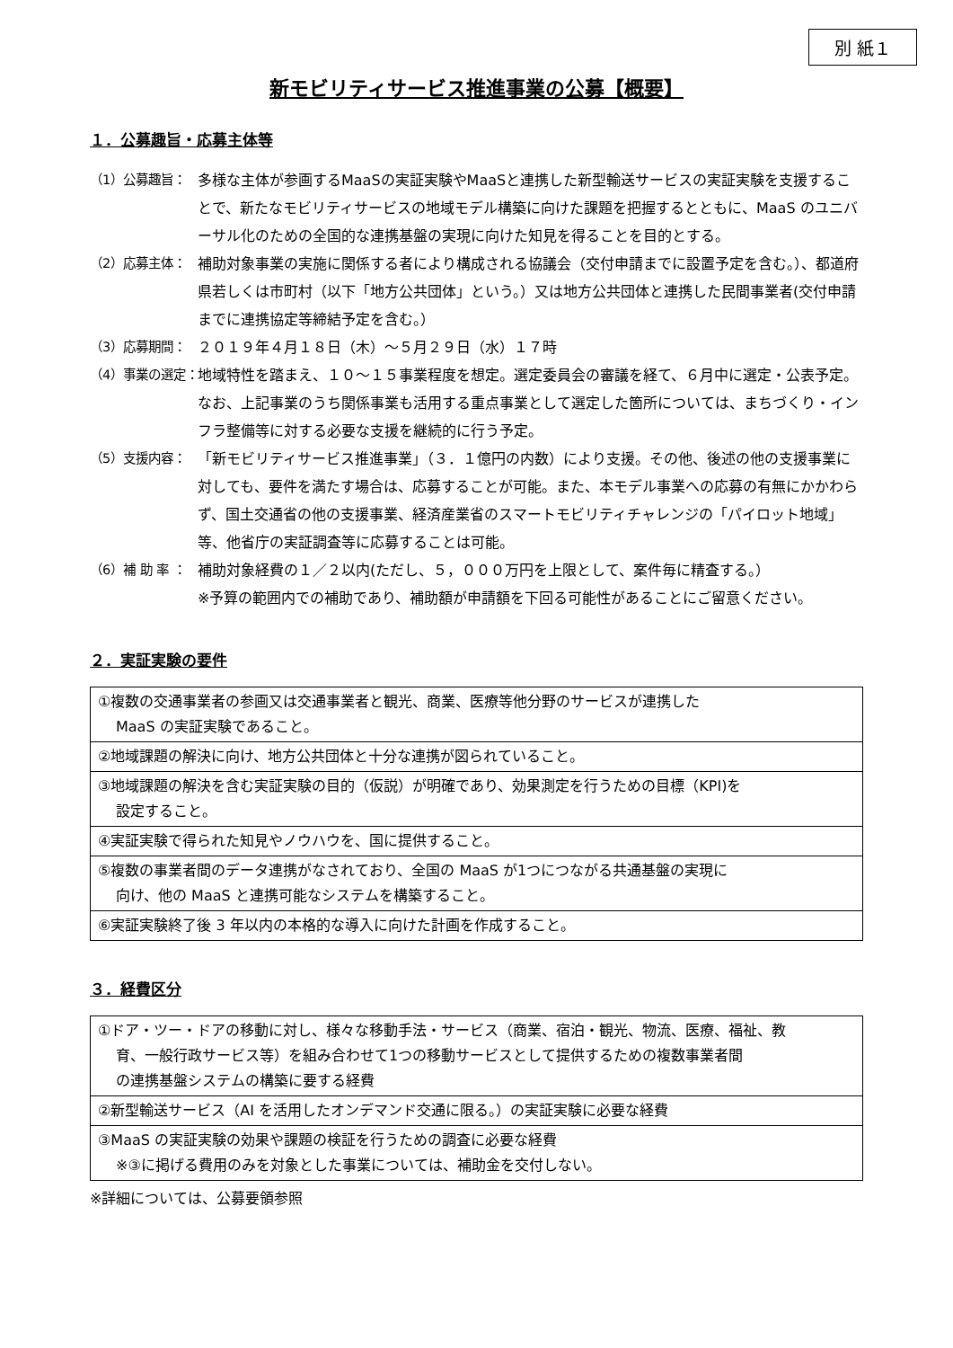別 紙１
新モビリティサービス推進事業の公募【概要】
１．公募趣旨・応募主体等
（1）公募趣旨： 多様な主体が参画するMaaSの実証実験やMaaSと連携した新型輸送サービスの実証実験を支援することで、新たなモビリティサービスの地域モデル構築に向けた課題を把握するとともに、MaaS のユニバーサル化のための全国的な連携基盤の実現に向けた知見を得ることを目的とする。
（2）応募主体： 補助対象事業の実施に関係する者により構成される協議会（交付申請までに設置予定を含む。）、都道府県若しくは市町村（以下「地方公共団体」という。）又は地方公共団体と連携した民間事業者(交付申請までに連携協定等締結予定を含む。）
（3）応募期間： ２０１９年４月１８日（木）～５月２９日（水）１７時
（4）事業の選定： 地域特性を踏まえ、１０～１５事業程度を想定。選定委員会の審議を経て、６月中に選定・公表予定。なお、上記事業のうち関係事業も活用する重点事業として選定した箇所については、まちづくり・インフラ整備等に対する必要な支援を継続的に行う予定。
（5）支援内容： 「新モビリティサービス推進事業」（３．１億円の内数）により支援。その他、後述の他の支援事業に対しても、要件を満たす場合は、応募することが可能。また、本モデル事業への応募の有無にかかわらず、国土交通省の他の支援事業、経済産業省のスマートモビリティチャレンジの「パイロット地域」等、他省庁の実証調査等に応募することは可能。
（6）補 助 率 ： 補助対象経費の１／２以内(ただし、５，０００万円を上限として、案件毎に精査する。）
※予算の範囲内での補助であり、補助額が申請額を下回る可能性があることにご留意ください。
２．実証実験の要件
| ①複数の交通事業者の参画又は交通事業者と観光、商業、医療等他分野のサービスが連携した MaaS の実証実験であること。 |
| ②地域課題の解決に向け、地方公共団体と十分な連携が図られていること。 |
| ③地域課題の解決を含む実証実験の目的（仮説）が明確であり、効果測定を行うための目標（KPI)を 設定すること。 |
| ④実証実験で得られた知見やノウハウを、国に提供すること。 |
| ⑤複数の事業者間のデータ連携がなされており、全国の MaaS が1つにつながる共通基盤の実現に 向け、他の MaaS と連携可能なシステムを構築すること。 |
| ⑥実証実験終了後 3 年以内の本格的な導入に向けた計画を作成すること。 |
３．経費区分
| ①ドア・ツー・ドアの移動に対し、様々な移動手法・サービス（商業、宿泊・観光、物流、医療、福祉、教 育、一般行政サービス等）を組み合わせて1つの移動サービスとして提供するための複数事業者間 の連携基盤システムの構築に要する経費 |
| ②新型輸送サービス（AI を活用したオンデマンド交通に限る。）の実証実験に必要な経費 |
| ③MaaS の実証実験の効果や課題の検証を行うための調査に必要な経費 ※③に掲げる費用のみを対象とした事業については、補助金を交付しない。 |
※詳細については、公募要領参照